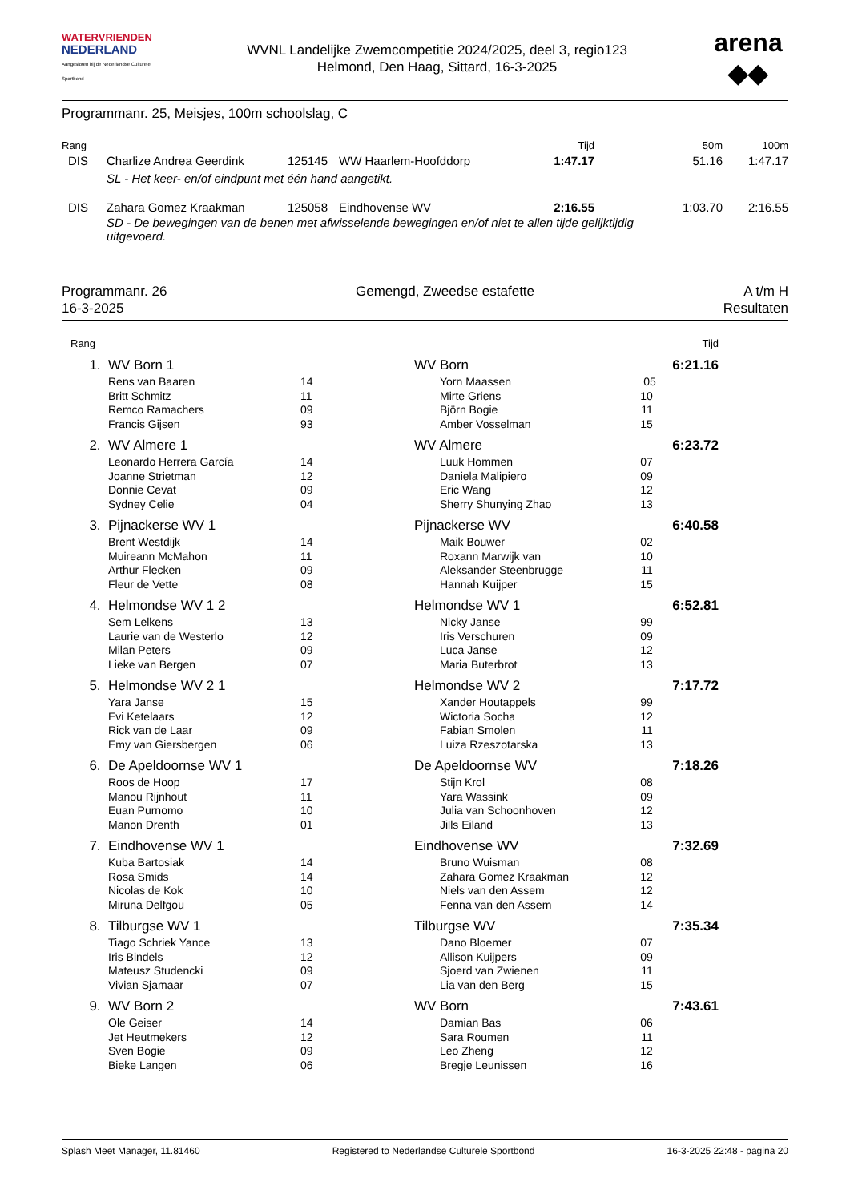WATERVRIENDEN
NEDERLAND
Aangesloten bij de Nederlandse Culturele Sportbond
WVNL Landelijke Zwemcompetitie 2024/2025, deel 3, regio123
Helmond, Den Haag, Sittard, 16-3-2025
arena
◆◆
Programmanr. 25, Meisjes, 100m schoolslag, C
| Rang | | | | Tijd | 50m | 100m |
| --- | --- | --- | --- | --- | --- | --- |
| DIS | Charlize Andrea Geerdink | 125145 | WW Haarlem-Hoofddorp | 1:47.17 | 51.16 | 1:47.17 |
| | SL - Het keer- en/of eindpunt met één hand aangetikt. | | | | | |
| DIS | Zahara Gomez Kraakman | 125058 | Eindhovense WV | 2:16.55 | 1:03.70 | 2:16.55 |
| | SD - De bewegingen van de benen met afwisselende bewegingen en/of niet te allen tijde gelijktijdig uitgevoerd. | | | | | |
Programmanr. 26
16-3-2025
Gemengd, Zweedse estafette A t/m H
Resultaten
| Rang | | | | | Tijd | |
| 1. | WV Born 1 | | | WV Born | 6:21.16 | |
| | Rens van Baaren | 14 | | Yorn Maassen 05 | | |
| | Britt Schmitz | 11 | | Mirte Griens 10 | | |
| | Remco Ramachers | 09 | | Björn Bogie 11 | | |
| | Francis Gijsen | 93 | | Amber Vosselman 15 | | |
| 2. | WV Almere 1 | | | WV Almere | 6:23.72 | |
| | Leonardo Herrera García | 14 | | Luuk Hommen 07 | | |
| | Joanne Strietman | 12 | | Daniela Malipiero 09 | | |
| | Donnie Cevat | 09 | | Eric Wang 12 | | |
| | Sydney Celie | 04 | | Sherry Shunying Zhao 13 | | |
| 3. | Pijnackerse WV 1 | | | Pijnackerse WV | 6:40.58 | |
| | Brent Westdijk | 14 | | Maik Bouwer 02 | | |
| | Muireann McMahon | 11 | | Roxann Marwijk van 10 | | |
| | Arthur Flecken | 09 | | Aleksander Steenbrugge 11 | | |
| | Fleur de Vette | 08 | | Hannah Kuijper 15 | | |
| 4. | Helmondse WV 1 2 | | | Helmondse WV 1 | 6:52.81 | |
| | Sem Lelkens | 13 | | Nicky Janse 99 | | |
| | Laurie van de Westerlo | 12 | | Iris Verschuren 09 | | |
| | Milan Peters | 09 | | Luca Janse 12 | | |
| | Lieke van Bergen | 07 | | Maria Buterbrot 13 | | |
| 5. | Helmondse WV 2 1 | | | Helmondse WV 2 | 7:17.72 | |
| | Yara Janse | 15 | | Xander Houtappels 99 | | |
| | Evi Ketelaars | 12 | | Wictoria Socha 12 | | |
| | Rick van de Laar | 09 | | Fabian Smolen 11 | | |
| | Emy van Giersbergen | 06 | | Luiza Rzeszotarska 13 | | |
| 6. | De Apeldoornse WV 1 | | | De Apeldoornse WV | 7:18.26 | |
| | Roos de Hoop | 17 | | Stijn Krol 08 | | |
| | Manou Rijnhout | 11 | | Yara Wassink 09 | | |
| | Euan Purnomo | 10 | | Julia van Schoonhoven 12 | | |
| | Manon Drenth | 01 | | Jills Eiland 13 | | |
| 7. | Eindhovense WV 1 | | | Eindhovense WV | 7:32.69 | |
| | Kuba Bartosiak | 14 | | Bruno Wuisman 08 | | |
| | Rosa Smids | 14 | | Zahara Gomez Kraakman 12 | | |
| | Nicolas de Kok | 10 | | Niels van den Assem 12 | | |
| | Miruna Delfgou | 05 | | Fenna van den Assem 14 | | |
| 8. | Tilburgse WV 1 | | | Tilburgse WV | 7:35.34 | |
| | Tiago Schriek Yance | 13 | | Dano Bloemer 07 | | |
| | Iris Bindels | 12 | | Allison Kuijpers 09 | | |
| | Mateusz Studencki | 09 | | Sjoerd van Zwienen 11 | | |
| | Vivian Sjamaar | 07 | | Lia van den Berg 15 | | |
| 9. | WV Born 2 | | | WV Born | 7:43.61 | |
| | Ole Geiser | 14 | | Damian Bas 06 | | |
| | Jet Heutmekers | 12 | | Sara Roumen 11 | | |
| | Sven Bogie | 09 | | Leo Zheng 12 | | |
| | Bieke Langen | 06 | | Bregje Leunissen 16 | | |
Splash Meet Manager, 11.81460 Registered to Nederlandse Culturele Sportbond 16-3-2025 22:48 - pagina 20